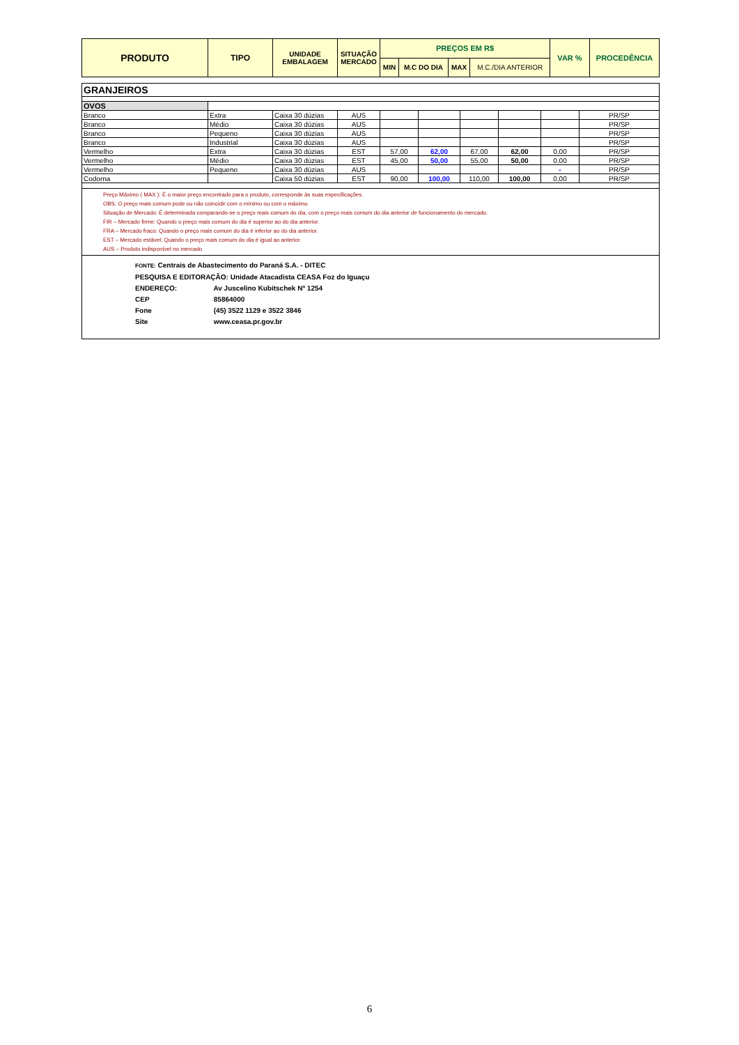| PRODUTO | TIPO | UNIDADE EMBALAGEM | SITUAÇÃO MERCADO | PREÇOS EM R$ | | | | VAR % | PROCEDÊNCIA |
| --- | --- | --- | --- | --- | --- | --- | --- | --- | --- |
| | | | | MIN | M.C DO DIA | MAX | M.C./DIA ANTERIOR | | |
| GRANJEIROS | | | | | | | | | |
| OVOS | | | | | | | | | |
| Branco | Extra | Caixa 30 dúzias | AUS | | | | | | PR/SP |
| Branco | Médio | Caixa 30 dúzias | AUS | | | | | | PR/SP |
| Branco | Pequeno | Caixa 30 dúzias | AUS | | | | | | PR/SP |
| Branco | Industrial | Caixa 30 dúzias | AUS | | | | | | PR/SP |
| Vermelho | Extra | Caixa 30 dúzias | EST | 57,00 | 62,00 | 67,00 | 62,00 | 0,00 | PR/SP |
| Vermelho | Médio | Caixa 30 dúzias | EST | 45,00 | 50,00 | 55,00 | 50,00 | 0,00 | PR/SP |
| Vermelho | Pequeno | Caixa 30 dúzias | AUS | | | | | - | PR/SP |
| Codorna | | Caixa 50 dúzias | EST | 90,00 | 100,00 | 110,00 | 100,00 | 0,00 | PR/SP |
Preço Máximo ( MAX ): É o maior preço encontrado para o produto, corresponde às suas especificações.
OBS: O preço mais comum pode ou não coincidir com o mínimo ou com o máximo.
Situação de Mercado: É determinada comparando-se o preço mais comum do dia, com o preço mais comum do dia anterior de funcionamento do mercado.
FIR – Mercado firme: Quando o preço mais comum do dia é superior ao do dia anterior.
FRA – Mercado fraco: Quando o preço mais comum do dia é inferior ao do dia anterior.
EST – Mercado estável: Quando o preço mais comum do dia é igual ao anterior.
AUS – Produto indisponível no mercado
FONTE: Centrais de Abastecimento do Paraná S.A. - DITEC
PESQUISA E EDITORAÇÃO: Unidade Atacadista CEASA Foz do Iguaçu
ENDEREÇO: Av Juscelino Kubitschek Nº 1254
CEP 85864000
Fone (45) 3522 1129 e 3522 3846
Site www.ceasa.pr.gov.br
6